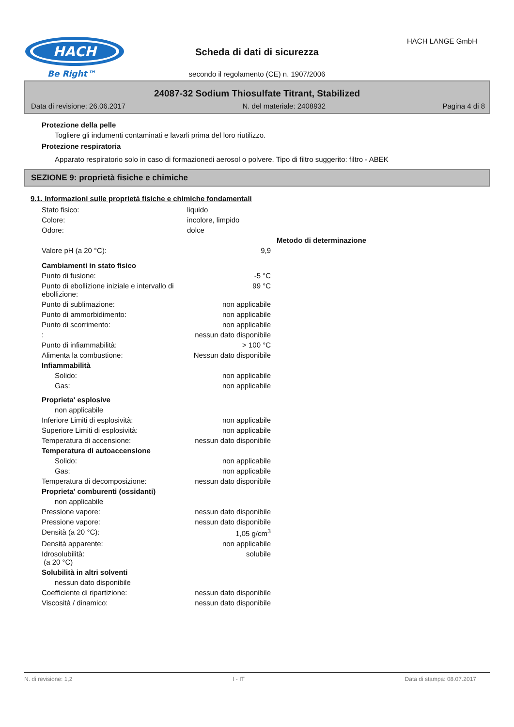HACH
Be Right™
Scheda di dati di sicurezza
HACH LANGE GmbH
secondo il regolamento (CE) n. 1907/2006
24087-32 Sodium Thiosulfate Titrant, Stabilized
Data di revisione: 26.06.2017 N. del materiale: 2408932 Pagina 4 di 8
Protezione della pelle
Togliere gli indumenti contaminati e lavarli prima del loro riutilizzo.
Protezione respiratoria
Apparato respiratorio solo in caso di formazionedi aerosol o polvere. Tipo di filtro suggerito: filtro - ABEK
SEZIONE 9: proprietà fisiche e chimiche
9.1. Informazioni sulle proprietà fisiche e chimiche fondamentali
| Stato fisico: | liquido | |
| Colore: | incolore, limpido | |
| Odore: | dolce | |
| | | Metodo di determinazione |
| Valore pH (a 20 °C): | 9,9 | |
| Cambiamenti in stato fisico | | |
| Punto di fusione: | -5 °C | |
| Punto di ebollizione iniziale e intervallo di ebollizione: | 99 °C | |
| Punto di sublimazione: | non applicabile | |
| Punto di ammorbidimento: | non applicabile | |
| Punto di scorrimento: | non applicabile | |
| : | nessun dato disponibile | |
| Punto di infiammabilità: | > 100 °C | |
| Alimenta la combustione: | Nessun dato disponibile | |
| Infiammabilità | | |
| Solido: | non applicabile | |
| Gas: | non applicabile | |
| Proprieta' esplosive | | |
| non applicabile | | |
| Inferiore Limiti di esplosività: | non applicabile | |
| Superiore Limiti di esplosività: | non applicabile | |
| Temperatura di accensione: | nessun dato disponibile | |
| Temperatura di autoaccensione | | |
| Solido: | non applicabile | |
| Gas: | non applicabile | |
| Temperatura di decomposizione: | nessun dato disponibile | |
| Proprieta' comburenti (ossidanti) | | |
| non applicabile | | |
| Pressione vapore: | nessun dato disponibile | |
| Pressione vapore: | nessun dato disponibile | |
| Densità (a 20 °C): | 1,05 g/cm<sup>3</sup> | |
| Densità apparente: | non applicabile | |
| Idrosolubilità: (a 20 °C) | solubile | |
| Solubilità in altri solventi | | |
| nessun dato disponibile | | |
| Coefficiente di ripartizione: | nessun dato disponibile | |
| Viscosità / dinamico: | nessun dato disponibile | |
N. di revisione: 1,2 I - IT Data di stampa: 08.07.2017